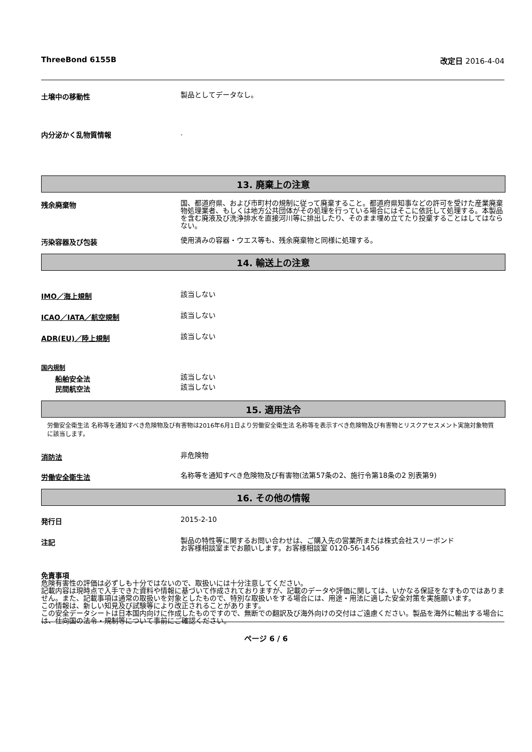ThreeBond 6155B 改定日 2016-4-04
土壌中の移動性
製品としてデータなし。
内分泌かく乱物質情報
.
13. 廃棄上の注意
残余廃棄物
国、都道府県、および市町村の規制に従って廃棄すること。都道府県知事などの許可を受けた産業廃棄物処理業者、もしくは地方公共団体がその処理を行っている場合にはそこに依託して処理する。本製品を含む廃液及び洗浄排水を直接河川等に排出したり、そのまま埋め立てたり投棄することはしてはならない。
汚染容器及び包装
使用済みの容器・ウエス等も、残余廃棄物と同様に処理する。
14. 輸送上の注意
IMO／海上規制
該当しない
ICAO／IATA／航空規制
該当しない
ADR(EU)／陸上規制
該当しない
国内規制
船舶安全法
該当しない
民間航空法
該当しない
15. 適用法令
労働安全衛生法 名称等を通知すべき危険物及び有害物は2016年6月1日より労働安全衛生法 名称等を表示すべき危険物及び有害物とリスクアセスメント実施対象物質に該当します。
消防法
非危険物
労働安全衛生法
名称等を通知すべき危険物及び有害物(法第57条の2、施行令第18条の2 別表第9)
16. その他の情報
発行日
2015-2-10
注記
製品の特性等に関するお問い合わせは、ご購入先の営業所または株式会社スリーボンド
お客様相談室までお願いします。お客様相談室 0120-56-1456
免責事項
危険有害性の評価は必ずしも十分ではないので、取扱いには十分注意してください。
記載内容は現時点で入手できた資料や情報に基づいて作成されておりますが、記載のデータや評価に関しては、いかなる保証をなすものではありません。また、記載事項は通常の取扱いを対象としたもので、特別な取扱いをする場合には、用途・用法に適した安全対策を実施願います。
この情報は、新しい知見及び試験等により改正されることがあります。
この安全データシートは日本国内向けに作成したものですので、無断での翻訳及び海外向けの交付はご遠慮ください。製品を海外に輸出する場合には、仕向国の法令・規制等について事前にご確認ください。
ページ 6 / 6